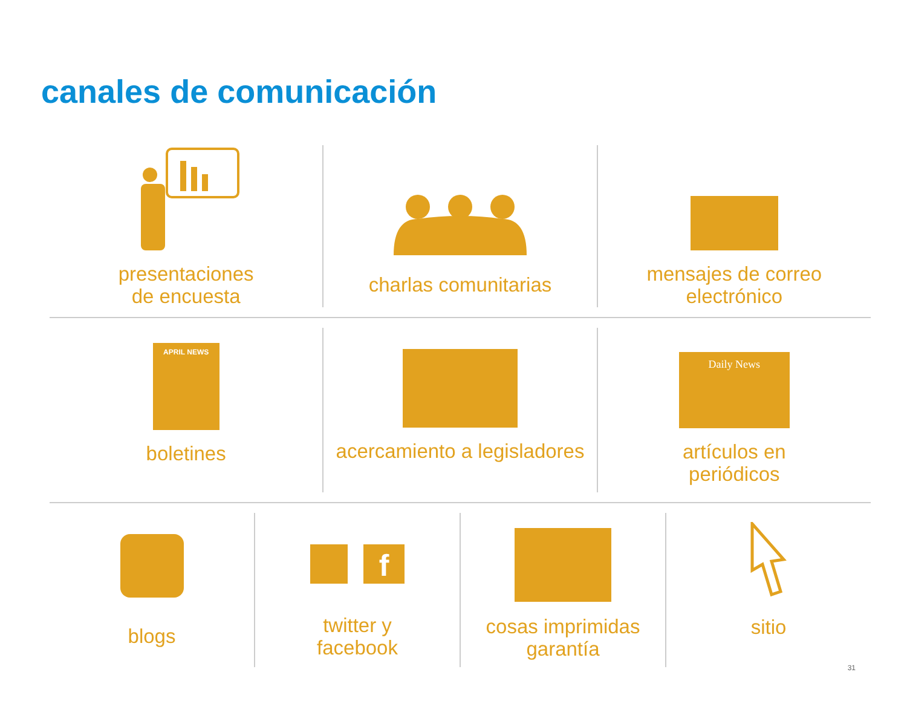canales de comunicación
presentaciones
de encuesta
charlas comunitarias mensajes de correo
electrónico
APRIL NEWS
boletines
acercamiento a legisladores
Daily News
artículos en
periódicos
blogs
f
twitter y
facebook
cosas imprimidas
garantía
sitio
31